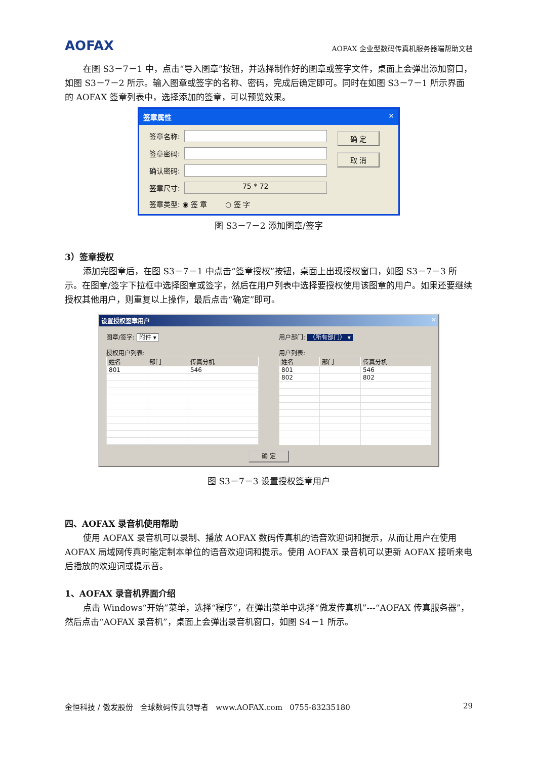AOFAX AOFAX 企业型数码传真机服务器端帮助文档
在图 S3－7－1 中，点击“导入图章”按钮，并选择制作好的图章或签字文件，桌面上会弹出添加窗口，如图 S3－7－2 所示。输入图章或签字的名称、密码，完成后确定即可。同时在如图 S3－7－1 所示界面的 AOFAX 签章列表中，选择添加的签章，可以预览效果。
签章属性 ✕
签章名称:
签章密码:
确认密码:
签章尺寸: 75 * 72
签章类型: ◉ 签 章 ○ 签 字
确 定
取 消
图 S3－7－2 添加图章/签字
3）签章授权
添加完图章后，在图 S3－7－1 中点击“签章授权”按钮，桌面上出现授权窗口，如图 S3－7－3 所示。在图章/签字下拉框中选择图章或签字，然后在用户列表中选择要授权使用该图章的用户。如果还要继续授权其他用户，则重复以上操作，最后点击“确定”即可。
设置授权签章用户 ✕
图章/签字: 附件 ▾
授权用户列表:
| 姓名 | 部门 | 传真分机 |
| --- | --- | --- |
| 801 | | 546 |
用户部门: （所有部门） ▾
用户列表:
| 姓名 | 部门 | 传真分机 |
| --- | --- | --- |
| 801 | | 546 |
| 802 | | 802 |
确 定
图 S3－7－3 设置授权签章用户
四、AOFAX 录音机使用帮助
使用 AOFAX 录音机可以录制、播放 AOFAX 数码传真机的语音欢迎词和提示，从而让用户在使用 AOFAX 局域网传真时能定制本单位的语音欢迎词和提示。使用 AOFAX 录音机可以更新 AOFAX 接听来电后播放的欢迎词或提示音。
1、AOFAX 录音机界面介绍
点击 Windows“开始”菜单，选择“程序”，在弹出菜单中选择“傲发传真机”---“AOFAX 传真服务器”，然后点击“AOFAX 录音机”，桌面上会弹出录音机窗口，如图 S4－1 所示。
金恒科技 / 傲发股份 全球数码传真领导者 www.AOFAX.com 0755-83235180 29